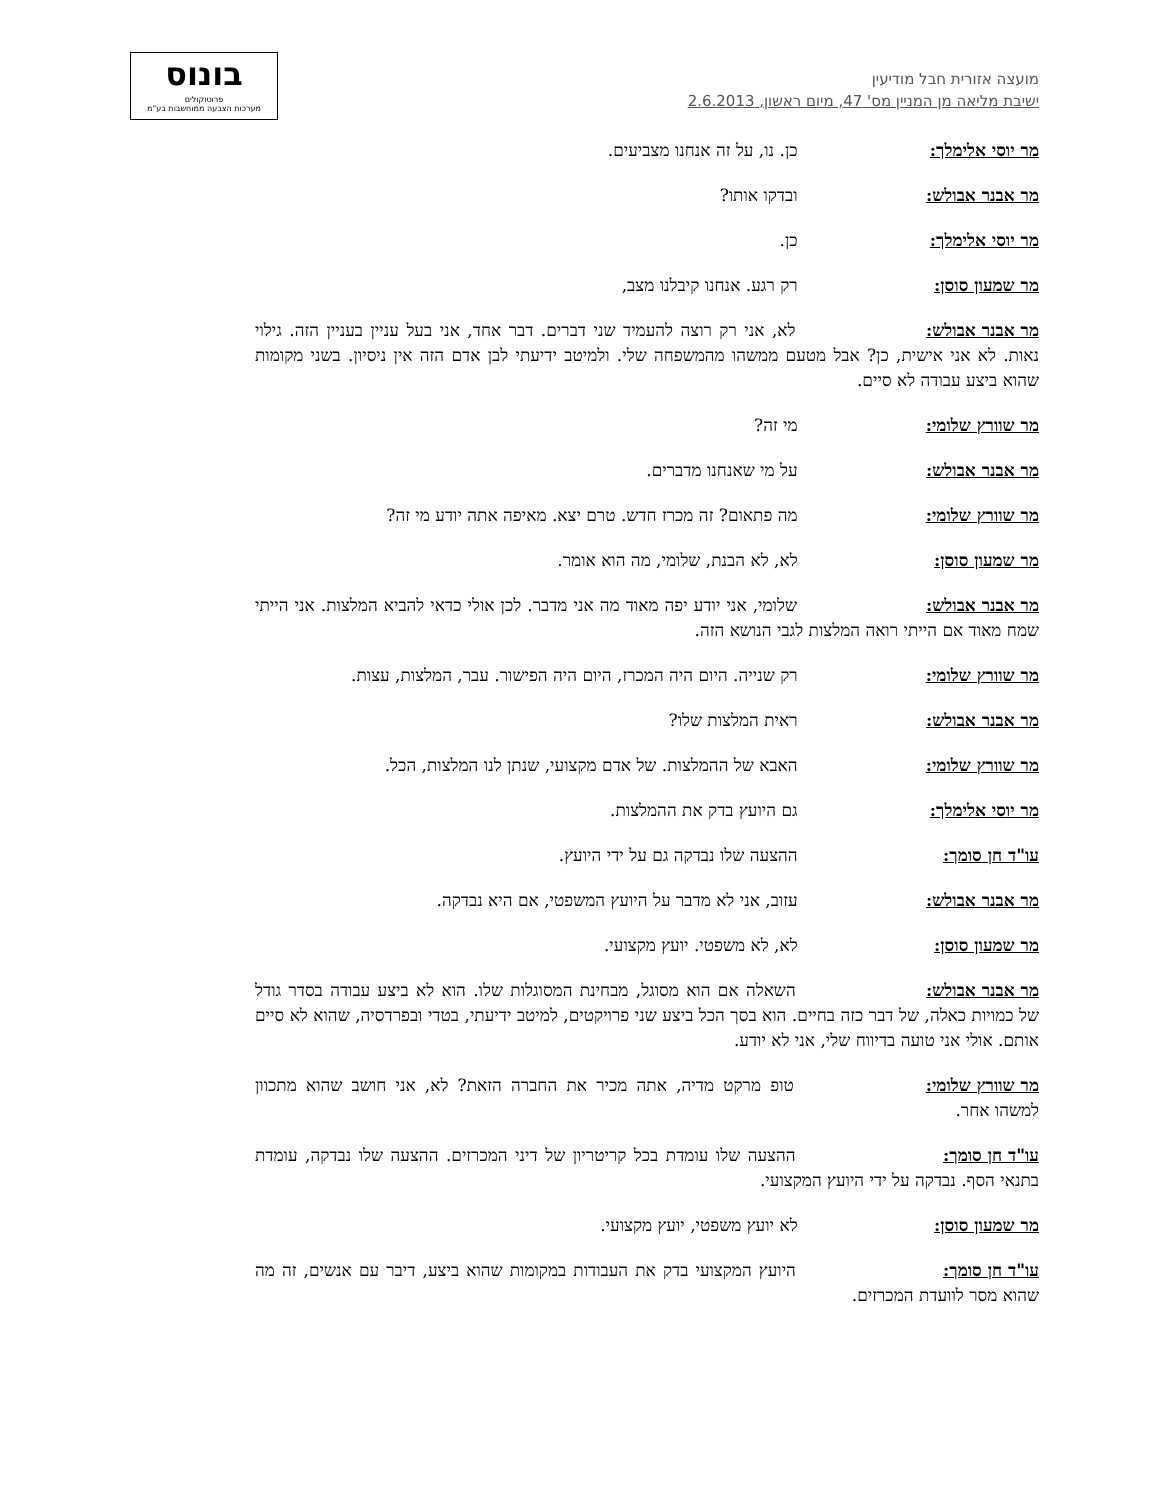בונוס
פרוטוקולים
מערכות הצבעה ממוחשבות בע"מ
מועצה אזורית חבל מודיעין
ישיבת מליאה מן המניין מס' 47, מיום ראשון, 2.6.2013
מר יוסי אלימלך: כן. נו, על זה אנחנו מצביעים.
מר אבנר אבולש: ובדקו אותו?
מר יוסי אלימלך: כן.
מר שמעון סוסן: רק רגע. אנחנו קיבלנו מצב,
מר אבנר אבולש: לא, אני רק רוצה להעמיד שני דברים. דבר אחד, אני בעל עניין בעניין הזה. גילוי נאות. לא אני אישית, כן? אבל מטעם ממשהו מהמשפחה שלי. ולמיטב ידיעתי לבן אדם הזה אין ניסיון. בשני מקומות שהוא ביצע עבודה לא סיים.
מר שוורץ שלומי: מי זה?
מר אבנר אבולש: על מי שאנחנו מדברים.
מר שוורץ שלומי: מה פתאום? זה מכרז חדש. טרם יצא. מאיפה אתה יודע מי זה?
מר שמעון סוסן: לא, לא הבנת, שלומי, מה הוא אומר.
מר אבנר אבולש: שלומי, אני יודע יפה מאוד מה אני מדבר. לכן אולי כדאי להביא המלצות. אני הייתי שמח מאוד אם הייתי רואה המלצות לגבי הנושא הזה.
מר שוורץ שלומי: רק שנייה. היום היה המכרז, היום היה הפישור. עבר, המלצות, עצות.
מר אבנר אבולש: ראית המלצות שלו?
מר שוורץ שלומי: האבא של ההמלצות. של אדם מקצועי, שנתן לנו המלצות, הכל.
מר יוסי אלימלך: גם היועץ בדק את ההמלצות.
עו"ד חן סומך: ההצעה שלו נבדקה גם על ידי היועץ.
מר אבנר אבולש: עזוב, אני לא מדבר על היועץ המשפטי, אם היא נבדקה.
מר שמעון סוסן: לא, לא משפטי. יועץ מקצועי.
מר אבנר אבולש: השאלה אם הוא מסוגל, מבחינת המסוגלות שלו. הוא לא ביצע עבודה בסדר גודל של כמויות כאלה, של דבר כזה בחיים. הוא בסך הכל ביצע שני פרויקטים, למיטב ידיעתי, בטדי ובפרדסיה, שהוא לא סיים אותם. אולי אני טועה בדיווח שלי, אני לא יודע.
מר שוורץ שלומי: טופ מרקט מדיה, אתה מכיר את החברה הזאת? לא, אני חושב שהוא מתכוון למשהו אחר.
עו"ד חן סומך: ההצעה שלו עומדת בכל קריטריון של דיני המכרזים. ההצעה שלו נבדקה, עומדת בתנאי הסף. נבדקה על ידי היועץ המקצועי.
מר שמעון סוסן: לא יועץ משפטי, יועץ מקצועי.
עו"ד חן סומך: היועץ המקצועי בדק את העבודות במקומות שהוא ביצע, דיבר עם אנשים, זה מה שהוא מסר לוועדת המכרזים.